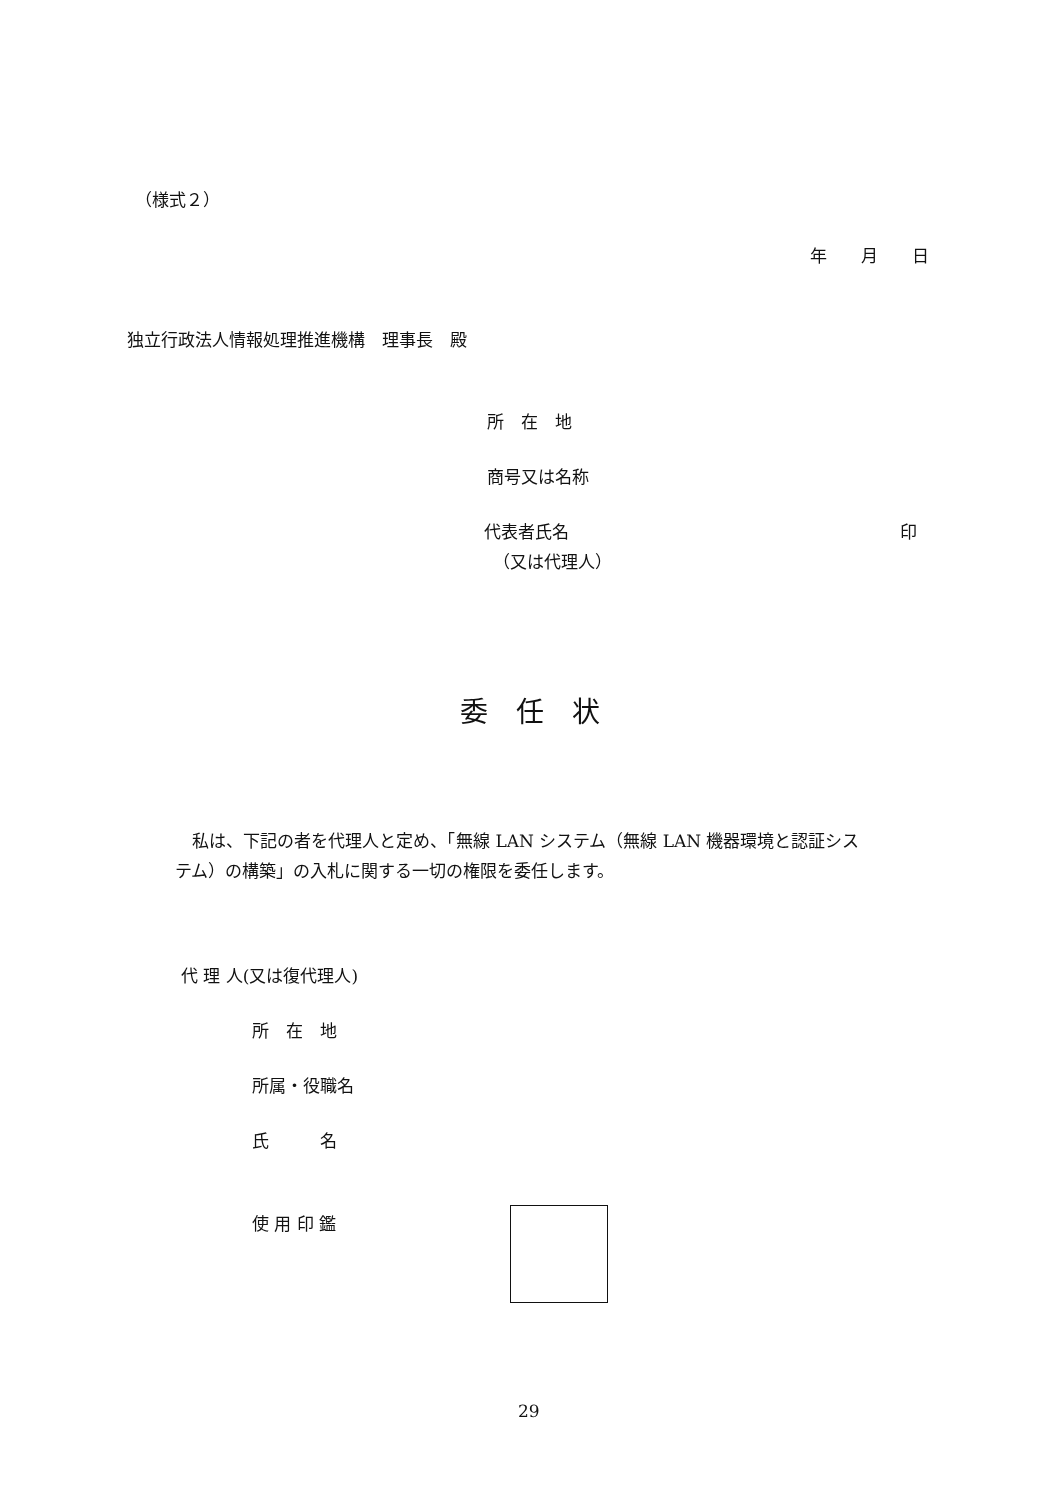（様式２）
年　　月　　日
独立行政法人情報処理推進機構　理事長　殿
所　在　地
商号又は名称
代表者氏名 印
（又は代理人）
委　任　状
　私は、下記の者を代理人と定め、「無線 LAN システム（無線 LAN 機器環境と認証シス
テム）の構築」の入札に関する一切の権限を委任します。
代 理 人(又は復代理人)
所　在　地
所属・役職名
氏　　　名
使 用 印 鑑
29